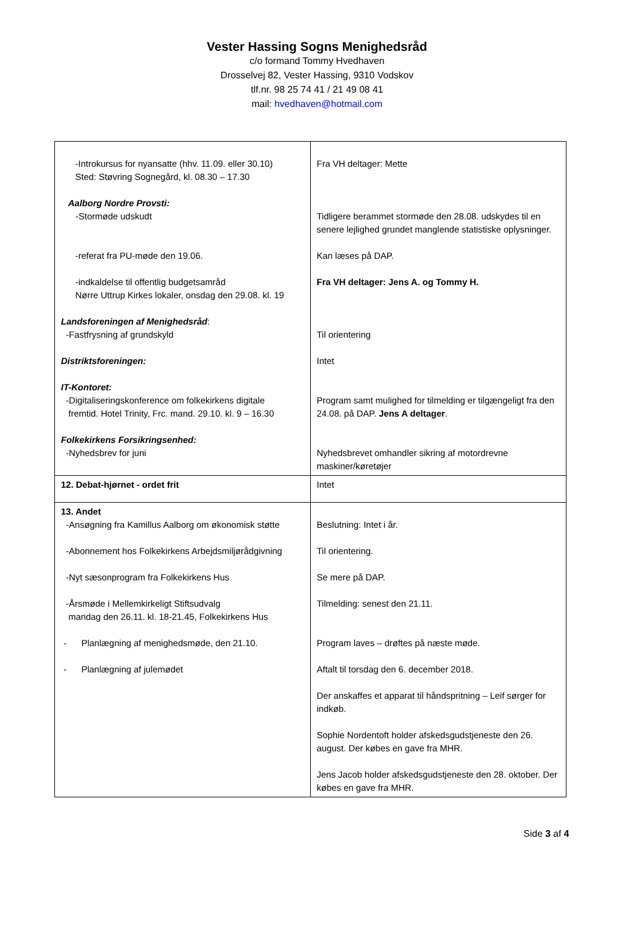Vester Hassing Sogns Menighedsråd
c/o formand Tommy Hvedhaven
Drosselvej 82, Vester Hassing, 9310 Vodskov
tlf.nr. 98 25 74 41 / 21 49 08 41
mail: hvedhaven@hotmail.com
| -Introkursus for nyansatte (hhv. 11.09. eller 30.10) Sted: Støvring Sognegård, kl. 08.30 – 17.30 Aalborg Nordre Provsti: -Stormøde udskudt -referat fra PU-møde den 19.06. -indkaldelse til offentlig budgetsamråd Nørre Uttrup Kirkes lokaler, onsdag den 29.08. kl. 19 Landsforeningen af Menighedsråd : -Fastfrysning af grundskyld Distriktsforeningen: IT-Kontoret: -Digitaliseringskonference om folkekirkens digitale fremtid. Hotel Trinity, Frc. mand. 29.10. kl. 9 – 16.30 Folkekirkens Forsikringsenhed: -Nyhedsbrev for juni | Fra VH deltager: Mette Tidligere berammet stormøde den 28.08. udskydes til en senere lejlighed grundet manglende statistiske oplysninger. Kan læses på DAP. Fra VH deltager: Jens A. og Tommy H. Til orientering Intet Program samt mulighed for tilmelding er tilgængeligt fra den 24.08. på DAP. Jens A deltager . Nyhedsbrevet omhandler sikring af motordrevne maskiner/køretøjer |
| 12. Debat-hjørnet - ordet frit | Intet |
| 13. Andet -Ansøgning fra Kamillus Aalborg om økonomisk støtte -Abonnement hos Folkekirkens Arbejdsmiljørådgivning -Nyt sæsonprogram fra Folkekirkens Hus -Årsmøde i Mellemkirkeligt Stiftsudvalg mandag den 26.11. kl. 18-21.45, Folkekirkens Hus - Planlægning af menighedsmøde, den 21.10. - Planlægning af julemødet | Beslutning: Intet i år. Til orientering. Se mere på DAP. Tilmelding: senest den 21.11. Program laves – drøftes på næste møde. Aftalt til torsdag den 6. december 2018. Der anskaffes et apparat til håndspritning – Leif sørger for indkøb. Sophie Nordentoft holder afskedsgudstjeneste den 26. august. Der købes en gave fra MHR. Jens Jacob holder afskedsgudstjeneste den 28. oktober. Der købes en gave fra MHR. |
Side 3 af 4